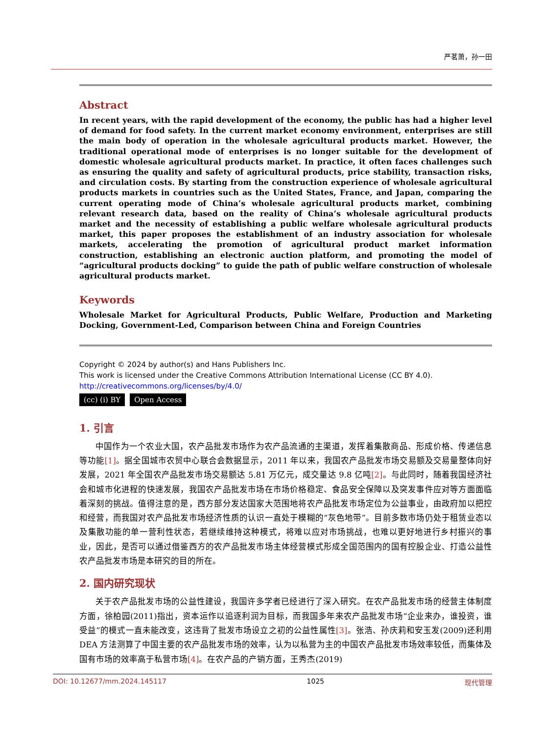严茗萧，孙一田
Abstract
In recent years, with the rapid development of the economy, the public has had a higher level of demand for food safety. In the current market economy environment, enterprises are still the main body of operation in the wholesale agricultural products market. However, the traditional operational mode of enterprises is no longer suitable for the development of domestic wholesale agricultural products market. In practice, it often faces challenges such as ensuring the quality and safety of agricultural products, price stability, transaction risks, and circulation costs. By starting from the construction experience of wholesale agricultural products markets in countries such as the United States, France, and Japan, comparing the current operating mode of China’s wholesale agricultural products market, combining relevant research data, based on the reality of China’s wholesale agricultural products market and the necessity of establishing a public welfare wholesale agricultural products market, this paper proposes the establishment of an industry association for wholesale markets, accelerating the promotion of agricultural product market information construction, establishing an electronic auction platform, and promoting the model of “agricultural products docking” to guide the path of public welfare construction of wholesale agricultural products market.
Keywords
Wholesale Market for Agricultural Products, Public Welfare, Production and Marketing Docking, Government-Led, Comparison between China and Foreign Countries
Copyright © 2024 by author(s) and Hans Publishers Inc.
This work is licensed under the Creative Commons Attribution International License (CC BY 4.0).
http://creativecommons.org/licenses/by/4.0/
(cc) (i) BY Open Access
1. 引言
中国作为一个农业大国，农产品批发市场作为农产品流通的主渠道，发挥着集散商品、形成价格、传递信息等功能[1]。据全国城市农贸中心联合会数据显示，2011 年以来，我国农产品批发市场交易额及交易量整体向好发展，2021 年全国农产品批发市场交易额达 5.81 万亿元，成交量达 9.8 亿吨[2]。与此同时，随着我国经济社会和城市化进程的快速发展，我国农产品批发市场在市场价格稳定、食品安全保障以及突发事件应对等方面面临着深刻的挑战。值得注意的是，西方部分发达国家大范围地将农产品批发市场定位为公益事业，由政府加以把控和经营，而我国对农产品批发市场经济性质的认识一直处于模糊的“灰色地带”。目前多数市场仍处于租赁业态以及集散功能的单一营利性状态，若继续维持这种模式，将难以应对市场挑战，也难以更好地进行乡村振兴的事业，因此，是否可以通过借鉴西方的农产品批发市场主体经营模式形成全国范围内的国有控股企业、打造公益性农产品批发市场是本研究的目的所在。
2. 国内研究现状
关于农产品批发市场的公益性建设，我国许多学者已经进行了深入研究。在农产品批发市场的经营主体制度方面，徐柏园(2011)指出，资本运作以追逐利润为目标，而我国多年来农产品批发市场“企业来办，谁投资，谁受益”的模式一直未能改变，这违背了批发市场设立之初的公益性属性[3]。张浩、孙庆莉和安玉发(2009)还利用 DEA 方法测算了中国主要的农产品批发市场的效率，认为以私营为主的中国农产品批发市场效率较低，而集体及国有市场的效率高于私营市场[4]。在农产品的产销方面，王秀杰(2019)
DOI: 10.12677/mm.2024.145117 1025 现代管理